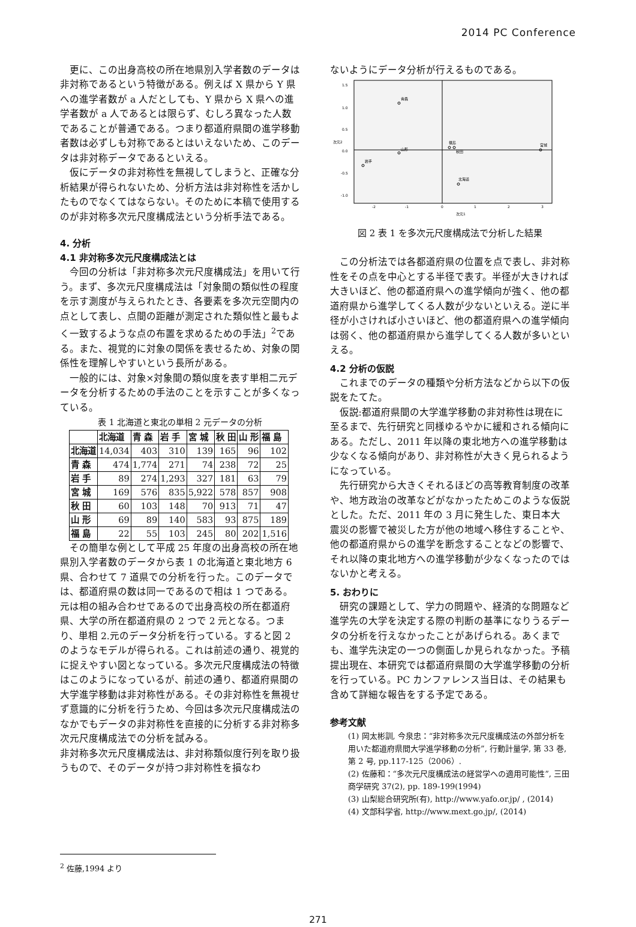2014 PC Conference
更に、この出身高校の所在地県別入学者数のデータは非対称であるという特徴がある。例えば X 県から Y 県への進学者数が a 人だとしても、Y 県から X 県への進学者数が a 人であるとは限らず、むしろ異なった人数であることが普通である。つまり都道府県間の進学移動者数は必ずしも対称であるとはいえないため、このデータは非対称データであるといえる。
仮にデータの非対称性を無視してしまうと、正確な分析結果が得られないため、分析方法は非対称性を活かしたものでなくてはならない。そのために本稿で使用するのが非対称多次元尺度構成法という分析手法である。
4. 分析
4.1 非対称多次元尺度構成法とは
今回の分析は「非対称多次元尺度構成法」を用いて行う。まず、多次元尺度構成法は「対象間の類似性の程度を示す測度が与えられたとき、各要素を多次元空間内の点として表し、点間の距離が測定された類似性と最もよく一致するような点の布置を求めるための手法」<sup>2</sup>である。また、視覚的に対象の関係を表せるため、対象の関係性を理解しやすいという長所がある。
一般的には、対象×対象間の類似度を表す単相二元データを分析するための手法のことを示すことが多くなっている。
表 1 北海道と東北の単相 2 元データの分析
| | 北海道 | 青 森 | 岩 手 | 宮 城 | 秋 田 | 山 形 | 福 島 |
| --- | --- | --- | --- | --- | --- | --- | --- |
| 北海道 | 14,034 | 403 | 310 | 139 | 165 | 96 | 102 |
| 青 森 | 474 | 1,774 | 271 | 74 | 238 | 72 | 25 |
| 岩 手 | 89 | 274 | 1,293 | 327 | 181 | 63 | 79 |
| 宮 城 | 169 | 576 | 835 | 5,922 | 578 | 857 | 908 |
| 秋 田 | 60 | 103 | 148 | 70 | 913 | 71 | 47 |
| 山 形 | 69 | 89 | 140 | 583 | 93 | 875 | 189 |
| 福 島 | 22 | 55 | 103 | 245 | 80 | 202 | 1,516 |
その簡単な例として平成 25 年度の出身高校の所在地県別入学者数のデータから表 1 の北海道と東北地方 6 県、合わせて 7 道県での分析を行った。このデータでは、都道府県の数は同一であるので相は 1 つである。元は相の組み合わせであるので出身高校の所在都道府県、大学の所在都道府県の 2 つで 2 元となる。つまり、単相 2.元のデータ分析を行っている。すると図 2 のようなモデルが得られる。これは前述の通り、視覚的に捉えやすい図となっている。多次元尺度構成法の特徴はこのようになっているが、前述の通り、都道府県間の大学進学移動は非対称性がある。その非対称性を無視せず意識的に分析を行うため、今回は多次元尺度構成法のなかでもデータの非対称性を直接的に分析する非対称多次元尺度構成法での分析を試みる。
非対称多次元尺度構成法は、非対称類似度行列を取り扱うもので、そのデータが持つ非対称性を損なわ
ないようにデータ分析が行えるものである。
1.5
1.0
0.5
0.0
-0.5
-1.0
次元2
次元1
-2
-1
0
1
2
3
青森
山形
岩手
福島
秋田
宮城
北海道
図 2 表 1 を多次元尺度構成法で分析した結果
この分析法では各都道府県の位置を点で表し、非対称性をその点を中心とする半径で表す。半径が大きければ大きいほど、他の都道府県への進学傾向が強く、他の都道府県から進学してくる人数が少ないといえる。逆に半径が小さければ小さいほど、他の都道府県への進学傾向は弱く、他の都道府県から進学してくる人数が多いといえる。
4.2 分析の仮説
これまでのデータの種類や分析方法などから以下の仮説をたてた。
仮説:都道府県間の大学進学移動の非対称性は現在に至るまで、先行研究と同様ゆるやかに緩和される傾向にある。ただし、2011 年以降の東北地方への進学移動は少なくなる傾向があり、非対称性が大きく見られるようになっている。
先行研究から大きくそれるほどの高等教育制度の改革や、地方政治の改革などがなかったためこのような仮説とした。ただ、2011 年の 3 月に発生した、東日本大震災の影響で被災した方が他の地域へ移住することや、他の都道府県からの進学を断念することなどの影響で、それ以降の東北地方への進学移動が少なくなったのではないかと考える。
5. おわりに
研究の課題として、学力の問題や、経済的な問題など進学先の大学を決定する際の判断の基準になりうるデータの分析を行えなかったことがあげられる。あくまでも、進学先決定の一つの側面しか見られなかった。予稿提出現在、本研究では都道府県間の大学進学移動の分析を行っている。PC カンファレンス当日は、その結果も含めて詳細な報告をする予定である。
参考文献
(1) 岡太彬訓, 今泉忠：“非対称多次元尺度構成法の外部分析を用いた都道府県間大学進学移動の分析”, 行動計量学, 第 33 巻, 第 2 号, pp.117-125（2006）.
(2) 佐藤和：“多次元尺度構成法の経営学への適用可能性”, 三田商学研究 37(2), pp. 189-199(1994)
(3) 山梨総合研究所(有), http://www.yafo.or.jp/ , (2014)
(4) 文部科学省, http://www.mext.go.jp/, (2014)
<sup>2</sup> 佐藤,1994 より
271